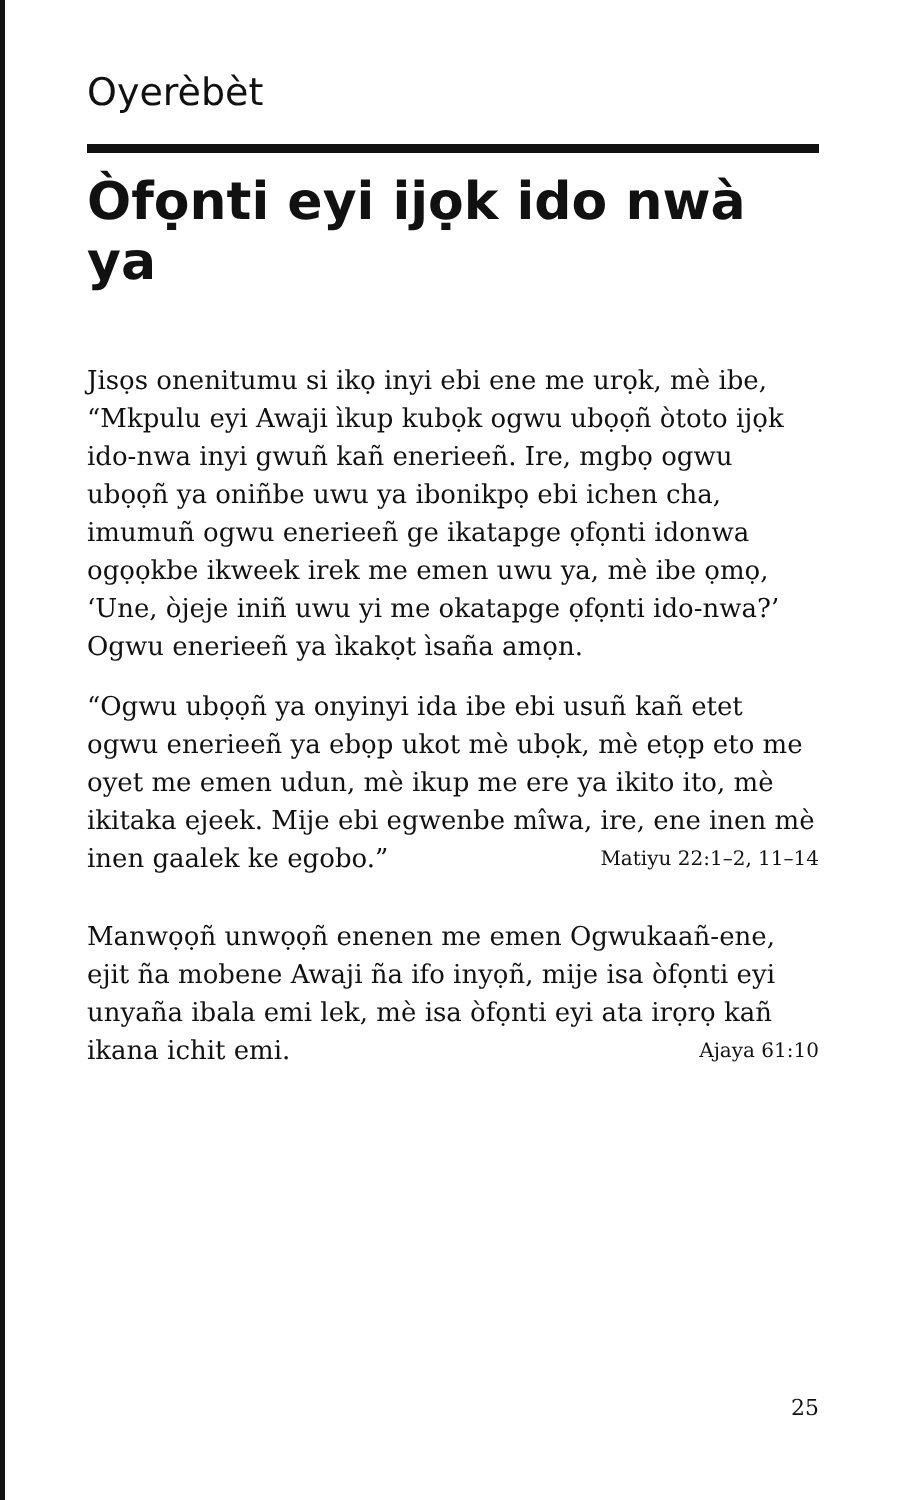Oyerèbèt
Òfọnti eyi ijọk ido nwà ya
Jisọs onenitumu si ikọ inyi ebi ene me urọk, mè ibe, “Mkpulu eyi Awaji ìkup kubọk ogwu ubọọñ òtoto ijọk ido-nwa inyi gwuñ kañ enerieeñ. Ire, mgbọ ogwu ubọọñ ya oniñbe uwu ya ibonikpọ ebi ichen cha, imumuñ ogwu enerieeñ ge ikatapge ọfọnti idonwa ogọọkbe ikweek irek me emen uwu ya, mè ibe ọmọ, ‘Une, òjeje iniñ uwu yi me okatapge ọfọnti ido-nwa?’ Ogwu enerieeñ ya ìkakọt ìsaña amọn.
“Ogwu ubọọñ ya onyinyi ida ibe ebi usuñ kañ etet ogwu enerieeñ ya ebọp ukot mè ubọk, mè etọp eto me oyet me emen udun, mè ikup me ere ya ikito ito, mè ikitaka ejeek. Mije ebi egwenbe mîwa, ire, ene inen mè inen gaalek ke egobo.” Matiyu 22:1–2, 11–14
Manwọọñ unwọọñ enenen me emen Ogwukaañ-ene, ejit ña mobene Awaji ña ifo inyọñ, mije isa òfọnti eyi unyaña ibala emi lek, mè isa òfọnti eyi ata irọrọ kañ ikana ichit emi. Ajaya 61:10
25